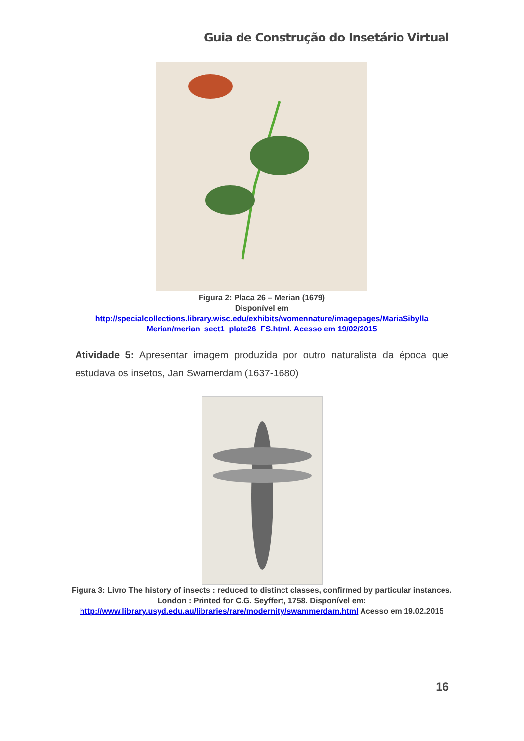Guia de Construção do Insetário Virtual
Figura 2: Placa 26 – Merian (1679)
Disponível em
http://specialcollections.library.wisc.edu/exhibits/womennature/imagepages/MariaSibylla Merian/merian_sect1_plate26_FS.html. Acesso em 19/02/2015
Atividade 5: Apresentar imagem produzida por outro naturalista da época que estudava os insetos, Jan Swamerdam (1637-1680)
Figura 3: Livro The history of insects : reduced to distinct classes, confirmed by particular instances. London : Printed for C.G. Seyffert, 1758. Disponível em: http://www.library.usyd.edu.au/libraries/rare/modernity/swammerdam.html Acesso em 19.02.2015
16